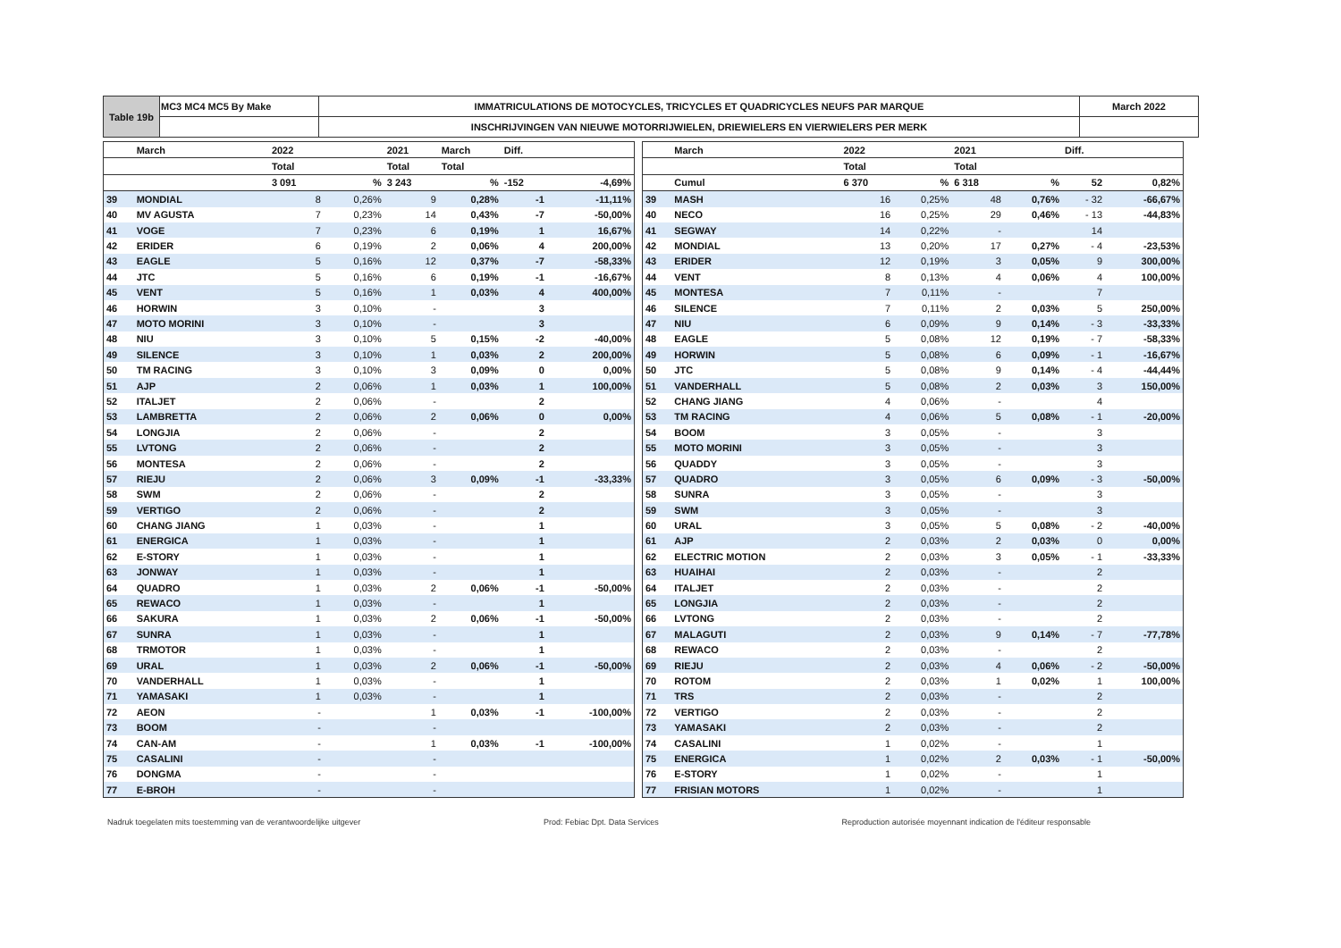| Table 19b | MC3 MC4 MC5 By Make | IMMATRICULATIONS DE MOTOCYCLES, TRICYCLES ET QUADRICYCLES NEUFS PAR MARQUE | March 2022 |
| | | INSCHRIJVINGEN VAN NIEUWE MOTORRIJWIELEN, DRIEWIELERS EN VIERWIELERS PER MERK | |
| | March | 2022 | | 2021 | March | Diff. | |
| | | Total | | Total | Total | | |
| | | 3 091 | % | 3 243 | % | -152 | -4,69% |
| 39 | MONDIAL | 8 | 0,26% | 9 | 0,28% | -1 | -11,11% |
| 40 | MV AGUSTA | 7 | 0,23% | 14 | 0,43% | -7 | -50,00% |
| 41 | VOGE | 7 | 0,23% | 6 | 0,19% | 1 | 16,67% |
| 42 | ERIDER | 6 | 0,19% | 2 | 0,06% | 4 | 200,00% |
| 43 | EAGLE | 5 | 0,16% | 12 | 0,37% | -7 | -58,33% |
| 44 | JTC | 5 | 0,16% | 6 | 0,19% | -1 | -16,67% |
| 45 | VENT | 5 | 0,16% | 1 | 0,03% | 4 | 400,00% |
| 46 | HORWIN | 3 | 0,10% | - | | 3 | |
| 47 | MOTO MORINI | 3 | 0,10% | - | | 3 | |
| 48 | NIU | 3 | 0,10% | 5 | 0,15% | -2 | -40,00% |
| 49 | SILENCE | 3 | 0,10% | 1 | 0,03% | 2 | 200,00% |
| 50 | TM RACING | 3 | 0,10% | 3 | 0,09% | 0 | 0,00% |
| 51 | AJP | 2 | 0,06% | 1 | 0,03% | 1 | 100,00% |
| 52 | ITALJET | 2 | 0,06% | - | | 2 | |
| 53 | LAMBRETTA | 2 | 0,06% | 2 | 0,06% | 0 | 0,00% |
| 54 | LONGJIA | 2 | 0,06% | - | | 2 | |
| 55 | LVTONG | 2 | 0,06% | - | | 2 | |
| 56 | MONTESA | 2 | 0,06% | - | | 2 | |
| 57 | RIEJU | 2 | 0,06% | 3 | 0,09% | -1 | -33,33% |
| 58 | SWM | 2 | 0,06% | - | | 2 | |
| 59 | VERTIGO | 2 | 0,06% | - | | 2 | |
| 60 | CHANG JIANG | 1 | 0,03% | - | | 1 | |
| 61 | ENERGICA | 1 | 0,03% | - | | 1 | |
| 62 | E-STORY | 1 | 0,03% | - | | 1 | |
| 63 | JONWAY | 1 | 0,03% | - | | 1 | |
| 64 | QUADRO | 1 | 0,03% | 2 | 0,06% | -1 | -50,00% |
| 65 | REWACO | 1 | 0,03% | - | | 1 | |
| 66 | SAKURA | 1 | 0,03% | 2 | 0,06% | -1 | -50,00% |
| 67 | SUNRA | 1 | 0,03% | - | | 1 | |
| 68 | TRMOTOR | 1 | 0,03% | - | | 1 | |
| 69 | URAL | 1 | 0,03% | 2 | 0,06% | -1 | -50,00% |
| 70 | VANDERHALL | 1 | 0,03% | - | | 1 | |
| 71 | YAMASAKI | 1 | 0,03% | - | | 1 | |
| 72 | AEON | - | | 1 | 0,03% | -1 | -100,00% |
| 73 | BOOM | - | | - | | | |
| 74 | CAN-AM | - | | 1 | 0,03% | -1 | -100,00% |
| 75 | CASALINI | - | | - | | | |
| 76 | DONGMA | - | | - | | | |
| 77 | E-BROH | - | | - | | | |
| | March | 2022 | | 2021 | | Diff. | |
| | | Total | | Total | | | |
| | Cumul | 6 370 | % | 6 318 | % | 52 | 0,82% |
| 39 | MASH | 16 | 0,25% | 48 | 0,76% | - 32 | -66,67% |
| 40 | NECO | 16 | 0,25% | 29 | 0,46% | - 13 | -44,83% |
| 41 | SEGWAY | 14 | 0,22% | - | | 14 | |
| 42 | MONDIAL | 13 | 0,20% | 17 | 0,27% | - 4 | -23,53% |
| 43 | ERIDER | 12 | 0,19% | 3 | 0,05% | 9 | 300,00% |
| 44 | VENT | 8 | 0,13% | 4 | 0,06% | 4 | 100,00% |
| 45 | MONTESA | 7 | 0,11% | - | | 7 | |
| 46 | SILENCE | 7 | 0,11% | 2 | 0,03% | 5 | 250,00% |
| 47 | NIU | 6 | 0,09% | 9 | 0,14% | - 3 | -33,33% |
| 48 | EAGLE | 5 | 0,08% | 12 | 0,19% | - 7 | -58,33% |
| 49 | HORWIN | 5 | 0,08% | 6 | 0,09% | - 1 | -16,67% |
| 50 | JTC | 5 | 0,08% | 9 | 0,14% | - 4 | -44,44% |
| 51 | VANDERHALL | 5 | 0,08% | 2 | 0,03% | 3 | 150,00% |
| 52 | CHANG JIANG | 4 | 0,06% | - | | 4 | |
| 53 | TM RACING | 4 | 0,06% | 5 | 0,08% | - 1 | -20,00% |
| 54 | BOOM | 3 | 0,05% | - | | 3 | |
| 55 | MOTO MORINI | 3 | 0,05% | - | | 3 | |
| 56 | QUADDY | 3 | 0,05% | - | | 3 | |
| 57 | QUADRO | 3 | 0,05% | 6 | 0,09% | - 3 | -50,00% |
| 58 | SUNRA | 3 | 0,05% | - | | 3 | |
| 59 | SWM | 3 | 0,05% | - | | 3 | |
| 60 | URAL | 3 | 0,05% | 5 | 0,08% | - 2 | -40,00% |
| 61 | AJP | 2 | 0,03% | 2 | 0,03% | 0 | 0,00% |
| 62 | ELECTRIC MOTION | 2 | 0,03% | 3 | 0,05% | - 1 | -33,33% |
| 63 | HUAIHAI | 2 | 0,03% | - | | 2 | |
| 64 | ITALJET | 2 | 0,03% | - | | 2 | |
| 65 | LONGJIA | 2 | 0,03% | - | | 2 | |
| 66 | LVTONG | 2 | 0,03% | - | | 2 | |
| 67 | MALAGUTI | 2 | 0,03% | 9 | 0,14% | - 7 | -77,78% |
| 68 | REWACO | 2 | 0,03% | - | | 2 | |
| 69 | RIEJU | 2 | 0,03% | 4 | 0,06% | - 2 | -50,00% |
| 70 | ROTOM | 2 | 0,03% | 1 | 0,02% | 1 | 100,00% |
| 71 | TRS | 2 | 0,03% | - | | 2 | |
| 72 | VERTIGO | 2 | 0,03% | - | | 2 | |
| 73 | YAMASAKI | 2 | 0,03% | - | | 2 | |
| 74 | CASALINI | 1 | 0,02% | - | | 1 | |
| 75 | ENERGICA | 1 | 0,02% | 2 | 0,03% | - 1 | -50,00% |
| 76 | E-STORY | 1 | 0,02% | - | | 1 | |
| 77 | FRISIAN MOTORS | 1 | 0,02% | - | | 1 | |
Nadruk toegelaten mits toestemming van de verantwoordelijke uitgever Prod: Febiac Dpt. Data Services Reproduction autorisée moyennant indication de l'éditeur responsable